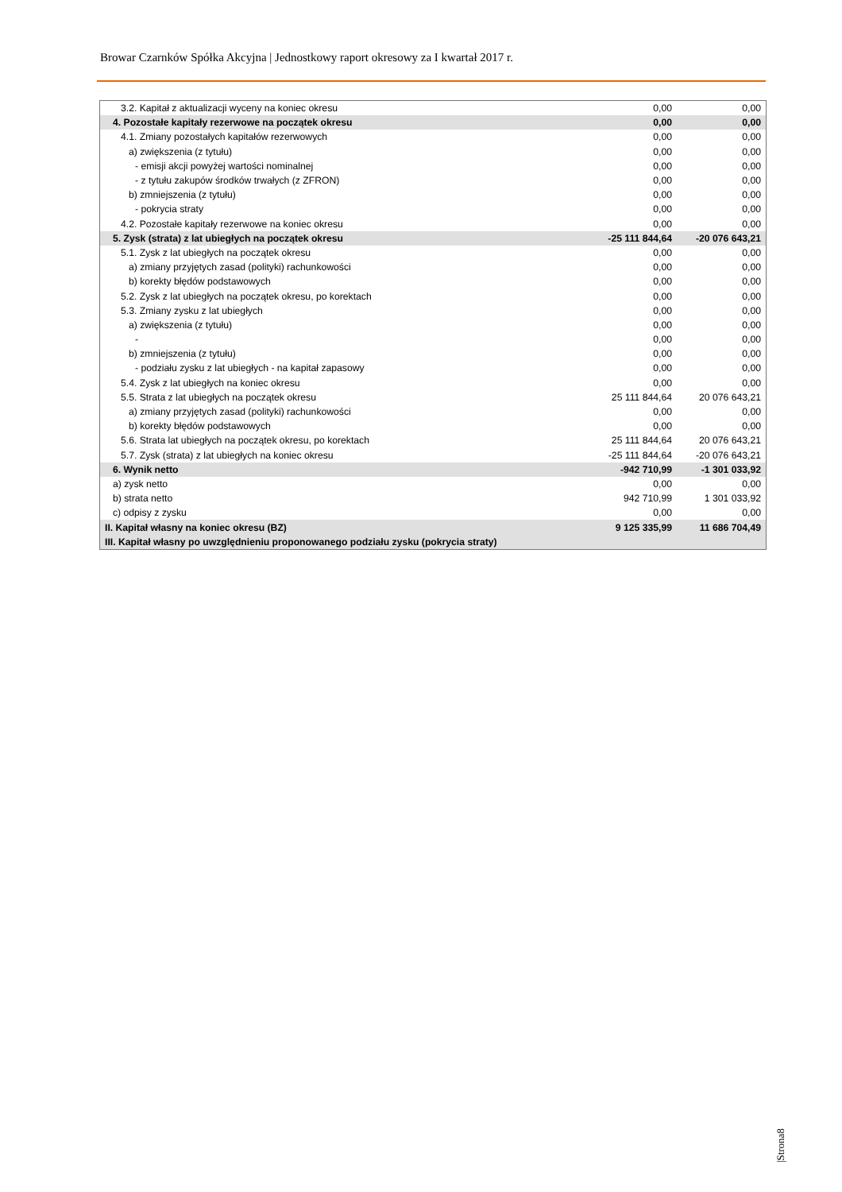Browar Czarnków Spółka Akcyjna | Jednostkowy raport okresowy za I kwartał 2017 r.
| 3.2. Kapitał z aktualizacji wyceny na koniec okresu | 0,00 | 0,00 |
| 4. Pozostałe kapitały rezerwowe na początek okresu | 0,00 | 0,00 |
| 4.1. Zmiany pozostałych kapitałów rezerwowych | 0,00 | 0,00 |
| a) zwiększenia (z tytułu) | 0,00 | 0,00 |
| - emisji akcji powyżej wartości nominalnej | 0,00 | 0,00 |
| - z tytułu zakupów środków trwałych (z ZFRON) | 0,00 | 0,00 |
| b) zmniejszenia (z tytułu) | 0,00 | 0,00 |
| - pokrycia straty | 0,00 | 0,00 |
| 4.2. Pozostałe kapitały rezerwowe na koniec okresu | 0,00 | 0,00 |
| 5. Zysk (strata) z lat ubiegłych na początek okresu | -25 111 844,64 | -20 076 643,21 |
| 5.1. Zysk z lat ubiegłych na początek okresu | 0,00 | 0,00 |
| a) zmiany przyjętych zasad (polityki) rachunkowości | 0,00 | 0,00 |
| b) korekty błędów podstawowych | 0,00 | 0,00 |
| 5.2. Zysk z lat ubiegłych na początek okresu, po korektach | 0,00 | 0,00 |
| 5.3. Zmiany zysku z lat ubiegłych | 0,00 | 0,00 |
| a) zwiększenia (z tytułu) | 0,00 | 0,00 |
| - | 0,00 | 0,00 |
| b) zmniejszenia (z tytułu) | 0,00 | 0,00 |
| - podziału zysku z lat ubiegłych - na kapitał zapasowy | 0,00 | 0,00 |
| 5.4. Zysk z lat ubiegłych na koniec okresu | 0,00 | 0,00 |
| 5.5. Strata z lat ubiegłych na początek okresu | 25 111 844,64 | 20 076 643,21 |
| a) zmiany przyjętych zasad (polityki) rachunkowości | 0,00 | 0,00 |
| b) korekty błędów podstawowych | 0,00 | 0,00 |
| 5.6. Strata lat ubiegłych na początek okresu, po korektach | 25 111 844,64 | 20 076 643,21 |
| 5.7. Zysk (strata) z lat ubiegłych na koniec okresu | -25 111 844,64 | -20 076 643,21 |
| 6. Wynik netto | -942 710,99 | -1 301 033,92 |
| a) zysk netto | 0,00 | 0,00 |
| b) strata netto | 942 710,99 | 1 301 033,92 |
| c) odpisy z zysku | 0,00 | 0,00 |
| II. Kapitał własny na koniec okresu (BZ) | 9 125 335,99 | 11 686 704,49 |
| III. Kapitał własny po uwzględnieniu proponowanego podziału zysku (pokrycia straty) | | |
|Strona8